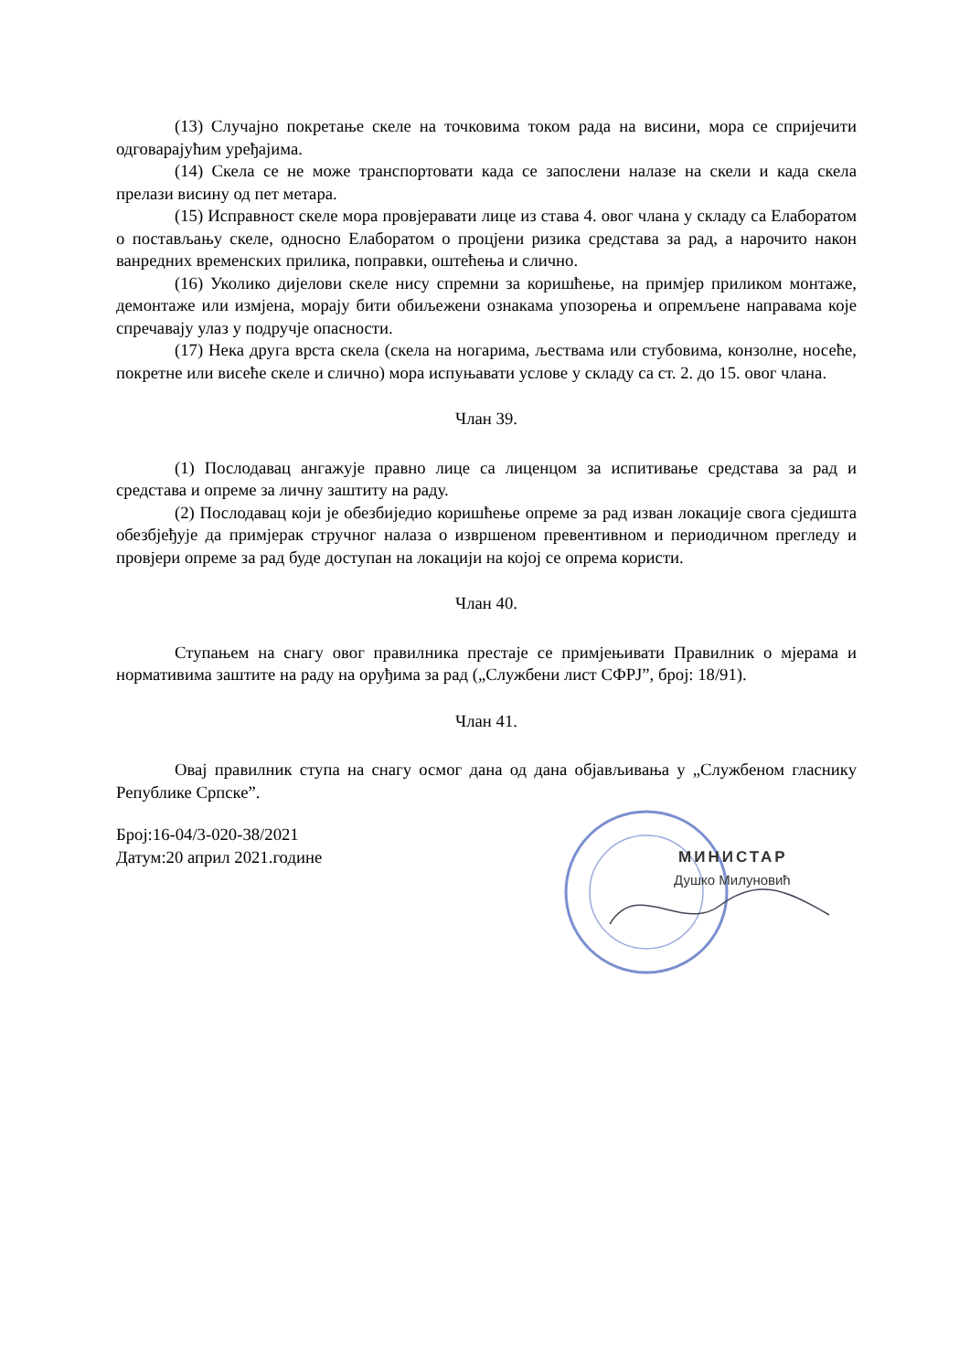(13) Случајно покретање скеле на точковима током рада на висини, мора се спријечити одговарајућим уређајима.
(14) Скела се не може транспортовати када се запослени налазе на скели и када скела прелази висину од пет метара.
(15) Исправност скеле мора провјеравати лице из става 4. овог члана у складу са Елаборатом о постављању скеле, односно Елаборатом о процјени ризика средстава за рад, а нарочито након ванредних временских прилика, поправки, оштећења и слично.
(16) Уколико дијелови скеле нису спремни за коришћење, на примјер приликом монтаже, демонтаже или измјена, морају бити обиљежени ознакама упозорења и опремљене направама које спречавају улаз у подручје опасности.
(17) Нека друга врста скела (скела на ногарима, љествама или стубовима, конзолне, носеће, покретне или висеће скеле и слично) мора испуњавати услове у складу са ст. 2. до 15. овог члана.
Члан 39.
(1) Послодавац ангажује правно лице са лиценцом за испитивање средстава за рад и средстава и опреме за личну заштиту на раду.
(2) Послодавац који је обезбиједио коришћење опреме за рад изван локације свога сједишта обезбјеђује да примјерак стручног налаза о извршеном превентивном и периодичном прегледу и провјери опреме за рад буде доступан на локацији на којој се опрема користи.
Члан 40.
Ступањем на снагу овог правилника престаје се примјењивати Правилник о мјерама и нормативима заштите на раду на оруђима за рад („Службени лист СФРЈ”, број: 18/91).
Члан 41.
Овај правилник ступа на снагу осмог дана од дана објављивања у „Службеном гласнику Републике Српске”.
Број:16-04/3-020-38/2021
Датум:20 април 2021.године
МИНИСТАР
Душко Милуновић